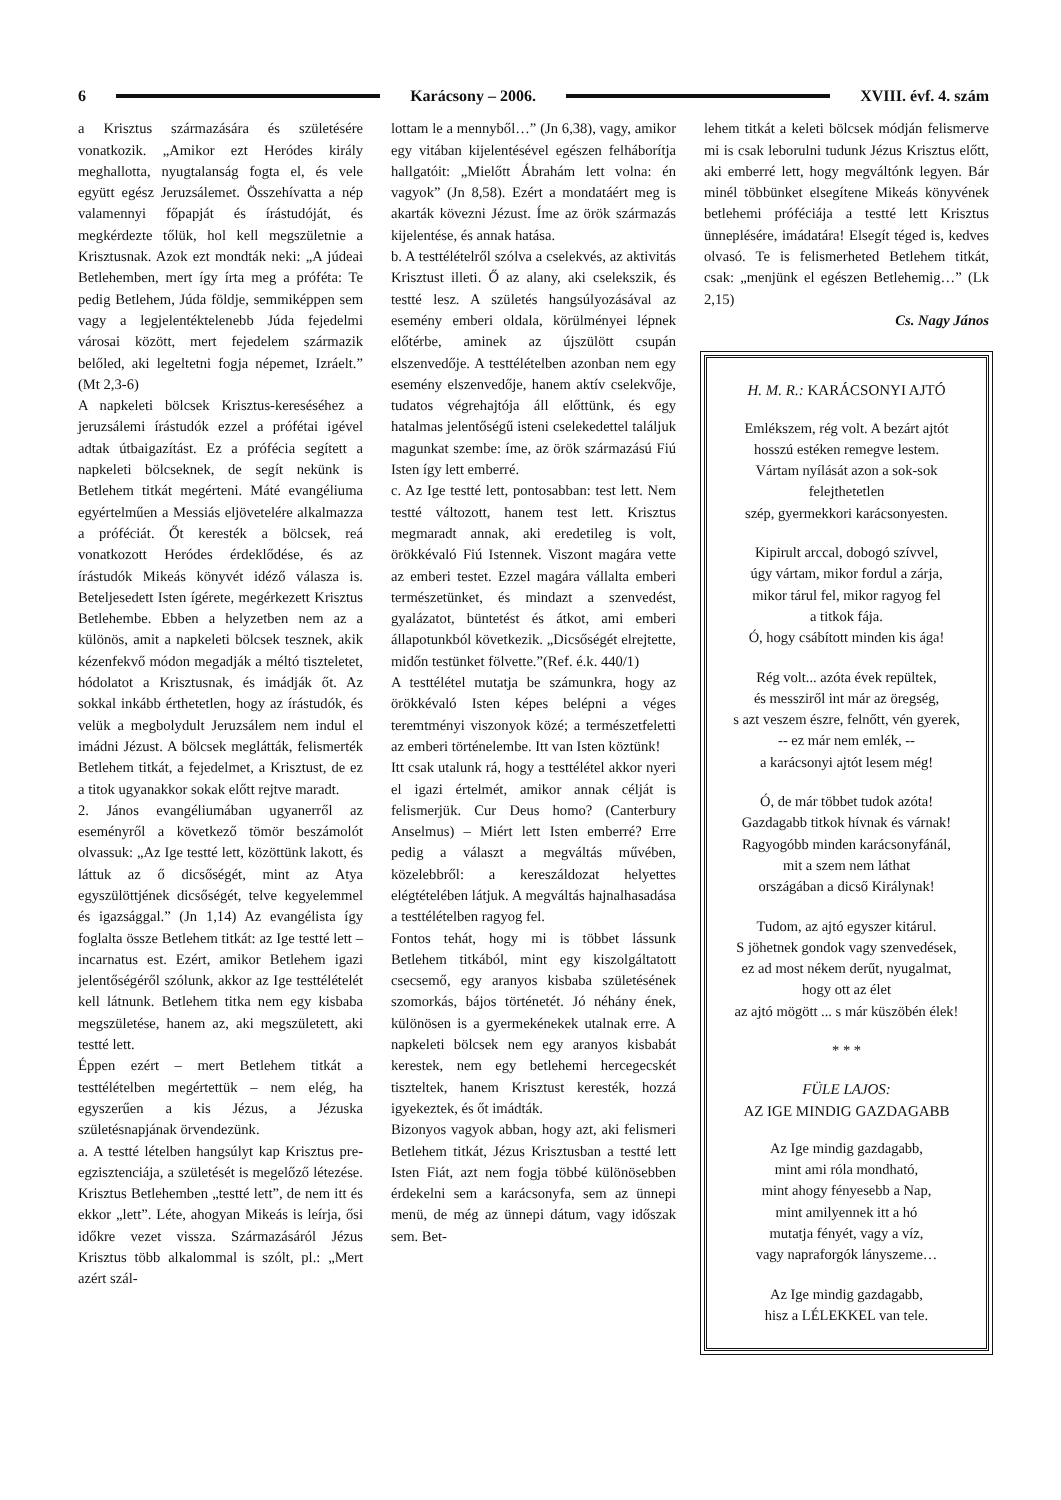6 Karácsony – 2006. XVIII. évf. 4. szám
a Krisztus származására és születésére vonatkozik. „Amikor ezt Heródes király meghallotta, nyugtalanság fogta el, és vele együtt egész Jeruzsálemet. Összehívatta a nép valamennyi főpapját és írástudóját, és megkérdezte tőlük, hol kell megszületnie a Krisztusnak. Azok ezt mondták neki: „A júdeai Betlehemben, mert így írta meg a próféta: Te pedig Betlehem, Júda földje, semmiképpen sem vagy a legjelentéktelenebb Júda fejedelmi városai között, mert fejedelem származik belőled, aki legeltetni fogja népemet, Izráelt.” (Mt 2,3-6)
A napkeleti bölcsek Krisztus-kereséséhez a jeruzsálemi írástudók ezzel a prófétai igével adtak útbaigazítást. Ez a prófécia segített a napkeleti bölcseknek, de segít nekünk is Betlehem titkát megérteni. Máté evangéliuma egyértelműen a Messiás eljövetelére alkalmazza a próféciát. Őt keresték a bölcsek, reá vonatkozott Heródes érdeklődése, és az írástudók Mikeás könyvét idéző válasza is. Beteljesedett Isten ígérete, megérkezett Krisztus Betlehembe. Ebben a helyzetben nem az a különös, amit a napkeleti bölcsek tesznek, akik kézenfekvő módon megadják a méltó tiszteletet, hódolatot a Krisztusnak, és imádják őt. Az sokkal inkább érthetetlen, hogy az írástudók, és velük a megbolydult Jeruzsálem nem indul el imádni Jézust. A bölcsek meglátták, felismerték Betlehem titkát, a fejedelmet, a Krisztust, de ez a titok ugyanakkor sokak előtt rejtve maradt.
2. János evangéliumában ugyanerről az eseményről a következő tömör beszámolót olvassuk: „Az Ige testté lett, közöttünk lakott, és láttuk az ő dicsőségét, mint az Atya egyszülöttjének dicsőségét, telve kegyelemmel és igazsággal.” (Jn 1,14) Az evangélista így foglalta össze Betlehem titkát: az Ige testté lett – incarnatus est. Ezért, amikor Betlehem igazi jelentőségéről szólunk, akkor az Ige testtélételét kell látnunk. Betlehem titka nem egy kisbaba megszületése, hanem az, aki megszületett, aki testté lett.
Éppen ezért – mert Betlehem titkát a testtélételben megértettük – nem elég, ha egyszerűen a kis Jézus, a Jézuska születésnapjának örvendezünk.
a. A testté lételben hangsúlyt kap Krisztus pre-egzisztenciája, a születését is megelőző létezése. Krisztus Betlehemben „testté lett”, de nem itt és ekkor „lett”. Léte, ahogyan Mikeás is leírja, ősi időkre vezet vissza. Származásáról Jézus Krisztus több alkalommal is szólt, pl.: „Mert azért szál-
lottam le a mennyből…” (Jn 6,38), vagy, amikor egy vitában kijelentésével egészen felháborítja hallgatóit: „Mielőtt Ábrahám lett volna: én vagyok” (Jn 8,58). Ezért a mondatáért meg is akarták kövezni Jézust. Íme az örök származás kijelentése, és annak hatása.
b. A testtélételről szólva a cselekvés, az aktivitás Krisztust illeti. Ő az alany, aki cselekszik, és testté lesz. A születés hangsúlyozásával az esemény emberi oldala, körülményei lépnek előtérbe, aminek az újszülött csupán elszenvedője. A testtélételben azonban nem egy esemény elszenvedője, hanem aktív cselekvője, tudatos végrehajtója áll előttünk, és egy hatalmas jelentőségű isteni cselekedettel találjuk magunkat szembe: íme, az örök származású Fiú Isten így lett emberré.
c. Az Ige testté lett, pontosabban: test lett. Nem testté változott, hanem test lett. Krisztus megmaradt annak, aki eredetileg is volt, örökkévaló Fiú Istennek. Viszont magára vette az emberi testet. Ezzel magára vállalta emberi természetünket, és mindazt a szenvedést, gyalázatot, büntetést és átkot, ami emberi állapotunkból következik. „Dicsőségét elrejtette, midőn testünket fölvette.”(Ref. é.k. 440/1)
A testtélétel mutatja be számunkra, hogy az örökkévaló Isten képes belépni a véges teremtményi viszonyok közé; a természetfeletti az emberi történelembe. Itt van Isten köztünk!
Itt csak utalunk rá, hogy a testtélétel akkor nyeri el igazi értelmét, amikor annak célját is felismerjük. Cur Deus homo? (Canterbury Anselmus) – Miért lett Isten emberré? Erre pedig a választ a megváltás művében, közelebbről: a kereszáldozat helyettes elégtételében látjuk. A megváltás hajnalhasadása a testtélételben ragyog fel.
Fontos tehát, hogy mi is többet lássunk Betlehem titkából, mint egy kiszolgáltatott csecsemő, egy aranyos kisbaba születésének szomorkás, bájos történetét. Jó néhány ének, különösen is a gyermekénekek utalnak erre. A napkeleti bölcsek nem egy aranyos kisbabát kerestek, nem egy betlehemi hercegecskét tiszteltek, hanem Krisztust keresték, hozzá igyekeztek, és őt imádták.
Bizonyos vagyok abban, hogy azt, aki felismeri Betlehem titkát, Jézus Krisztusban a testté lett Isten Fiát, azt nem fogja többé különösebben érdekelni sem a karácsonyfa, sem az ünnepi menü, de még az ünnepi dátum, vagy időszak sem. Bet-
lehem titkát a keleti bölcsek módján felismerve mi is csak leborulni tudunk Jézus Krisztus előtt, aki emberré lett, hogy megváltónk legyen. Bár minél többünket elsegítene Mikeás könyvének betlehemi próféciája a testté lett Krisztus ünneplésére, imádatára! Elsegít téged is, kedves olvasó. Te is felismerheted Betlehem titkát, csak: „menjünk el egészen Betlehemig…” (Lk 2,15)
Cs. Nagy János
H. M. R.: KARÁCSONYI AJTÓ
Emlékszem, rég volt. A bezárt ajtót
hosszú estéken remegve lestem.
Vártam nyílását azon a sok-sok
felejthetetlen
szép, gyermekkori karácsonyesten.
Kipirult arccal, dobogó szívvel,
úgy vártam, mikor fordul a zárja,
mikor tárul fel, mikor ragyog fel
a titkok fája.
Ó, hogy csábított minden kis ága!
Rég volt... azóta évek repültek,
és messziről int már az öregség,
s azt veszem észre, felnőtt, vén gyerek,
-- ez már nem emlék, --
a karácsonyi ajtót lesem még!
Ó, de már többet tudok azóta!
Gazdagabb titkok hívnak és várnak!
Ragyogóbb minden karácsonyfánál,
mit a szem nem láthat
országában a dicső Királynak!
Tudom, az ajtó egyszer kitárul.
S jöhetnek gondok vagy szenvedések,
ez ad most nékem derűt, nyugalmat,
hogy ott az élet
az ajtó mögött ... s már küszöbén élek!
* * *
FÜLE LAJOS:
AZ IGE MINDIG GAZDAGABB
Az Ige mindig gazdagabb,
mint ami róla mondható,
mint ahogy fényesebb a Nap,
mint amilyennek itt a hó
mutatja fényét, vagy a víz,
vagy napraforgók lányszeme…
Az Ige mindig gazdagabb,
hisz a LÉLEKKEL van tele.